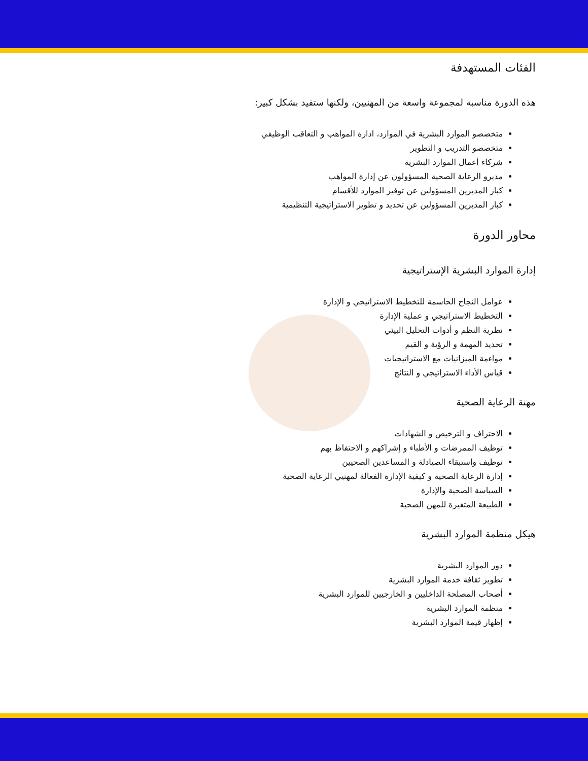الفئات المستهدفة
هذه الدورة مناسبة لمجموعة واسعة من المهنيين، ولكنها ستفيد بشكل كبير:
متخصصو الموارد البشرية في الموارد، ادارة المواهب و التعاقب الوظيفي
متخصصو التدريب و التطوير
شركاء أعمال الموارد البشرية
مديرو الرعاية الصحية المسؤولون عن إدارة المواهب
كبار المديرين المسؤولين عن توفير الموارد للأقسام
كبار المديرين المسؤولين عن تحديد و تطوير الاستراتيجية التنظيمية
محاور الدورة
إدارة الموارد البشرية الإستراتيجية
عوامل النجاح الحاسمة للتخطيط الاستراتيجي و الإدارة
التخطيط الاستراتيجي و عملية الإدارة
نظرية النظم و أدوات التحليل البيئي
تحديد المهمة و الرؤية و القيم
مواءمة الميزانيات مع الاستراتيجيات
قياس الأداء الاستراتيجي و النتائج
مهنة الرعاية الصحية
الاحتراف و الترخيص و الشهادات
توظيف الممرضات و الأطباء و إشراكهم و الاحتفاظ بهم
توظيف واستبقاء الصيادلة و المساعدين الصحيين
إدارة الرعاية الصحية و كيفية الإدارة الفعالة لمهنيي الرعاية الصحية
السياسة الصحية والإدارة
الطبيعة المتغيرة للمهن الصحية
هيكل منظمة الموارد البشرية
دور الموارد البشرية
تطوير ثقافة خدمة الموارد البشرية
أصحاب المصلحة الداخليين و الخارجيين للموارد البشرية
منظمة الموارد البشرية
إظهار قيمة الموارد البشرية